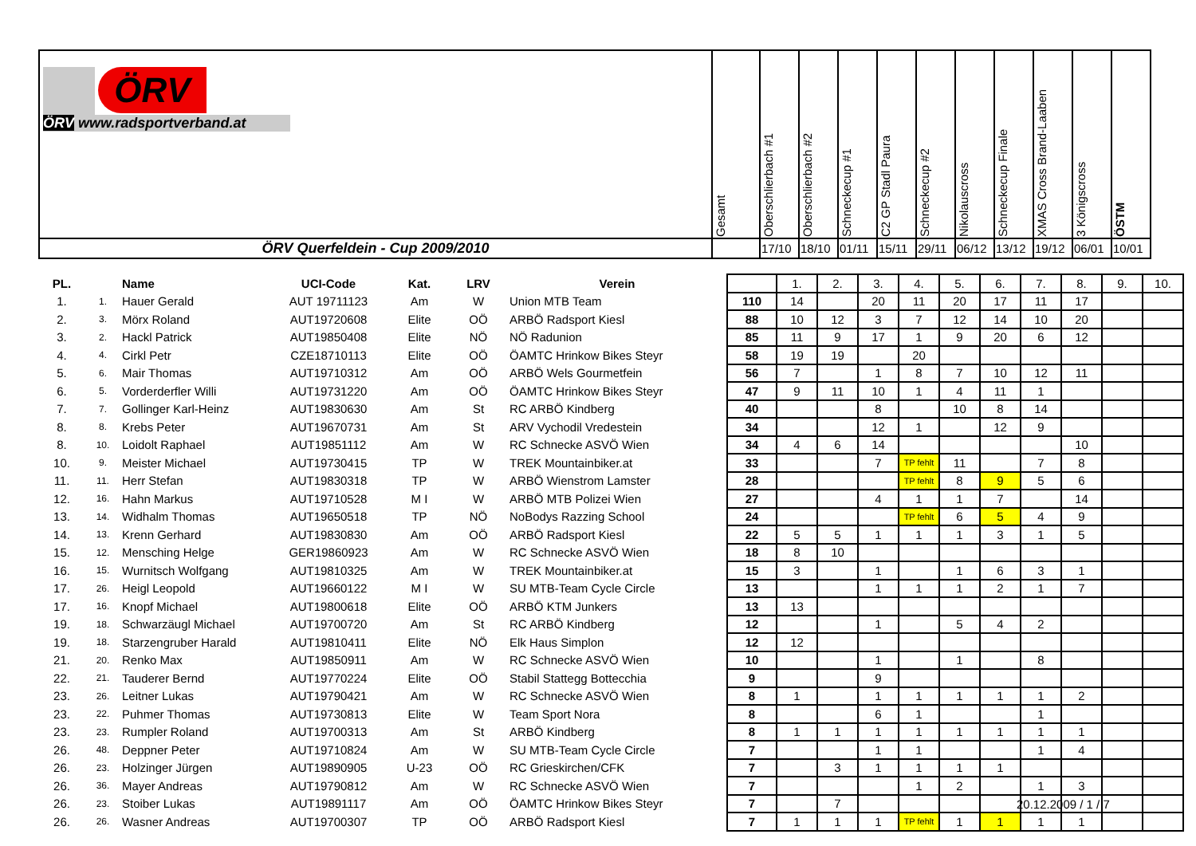| ÖRV ÖRV www.radsportverband.at | Gesamt | Oberschlierbach #1 | Oberschlierbach #2 | Schneckecup #1 | C2 GP Stadl Paura | Schneckecup #2 | Nikolauscross | Schneckecup Finale | XMAS Cross Brand-Laaben | 3 Königscross | ÖSTM |
| ÖRV Querfeldein - Cup 2009/2010 | | 17/10 | 18/10 | 01/11 | 15/11 | 29/11 | 06/12 | 13/12 | 19/12 | 06/01 | 10/01 |
| PL. | | Name | UCI-Code | Kat. | LRV | Verein | | 1. | 2. | 3. | 4. | 5. | 6. | 7. | 8. | 9. | 10. |
| 1. | 1. | Hauer Gerald | AUT 19711123 | Am | W | Union MTB Team | 110 | 14 | | 20 | 11 | 20 | 17 | 11 | 17 | | |
| 2. | 3. | Mörx Roland | AUT19720608 | Elite | OÖ | ARBÖ Radsport Kiesl | 88 | 10 | 12 | 3 | 7 | 12 | 14 | 10 | 20 | | |
| 3. | 2. | Hackl Patrick | AUT19850408 | Elite | NÖ | NÖ Radunion | 85 | 11 | 9 | 17 | 1 | 9 | 20 | 6 | 12 | | |
| 4. | 4. | Cirkl Petr | CZE18710113 | Elite | OÖ | ÖAMTC Hrinkow Bikes Steyr | 58 | 19 | 19 | | 20 | | | | | | |
| 5. | 6. | Mair Thomas | AUT19710312 | Am | OÖ | ARBÖ Wels Gourmetfein | 56 | 7 | | 1 | 8 | 7 | 10 | 12 | 11 | | |
| 6. | 5. | Vorderderfler Willi | AUT19731220 | Am | OÖ | ÖAMTC Hrinkow Bikes Steyr | 47 | 9 | 11 | 10 | 1 | 4 | 11 | 1 | | | |
| 7. | 7. | Gollinger Karl-Heinz | AUT19830630 | Am | St | RC ARBÖ Kindberg | 40 | | | 8 | | 10 | 8 | 14 | | | |
| 8. | 8. | Krebs Peter | AUT19670731 | Am | St | ARV Vychodil Vredestein | 34 | | | 12 | 1 | | 12 | 9 | | | |
| 8. | 10. | Loidolt Raphael | AUT19851112 | Am | W | RC Schnecke ASVÖ Wien | 34 | 4 | 6 | 14 | | | | | 10 | | |
| 10. | 9. | Meister Michael | AUT19730415 | TP | W | TREK Mountainbiker.at | 33 | | | 7 | TP fehlt | 11 | | 7 | 8 | | |
| 11. | 11. | Herr Stefan | AUT19830318 | TP | W | ARBÖ Wienstrom Lamster | 28 | | | | TP fehlt | 8 | 9 | 5 | 6 | | |
| 12. | 16. | Hahn Markus | AUT19710528 | M I | W | ARBÖ MTB Polizei Wien | 27 | | | 4 | 1 | 1 | 7 | | 14 | | |
| 13. | 14. | Widhalm Thomas | AUT19650518 | TP | NÖ | NoBodys Razzing School | 24 | | | | TP fehlt | 6 | 5 | 4 | 9 | | |
| 14. | 13. | Krenn Gerhard | AUT19830830 | Am | OÖ | ARBÖ Radsport Kiesl | 22 | 5 | 5 | 1 | 1 | 1 | 3 | 1 | 5 | | |
| 15. | 12. | Mensching Helge | GER19860923 | Am | W | RC Schnecke ASVÖ Wien | 18 | 8 | 10 | | | | | | | | |
| 16. | 15. | Wurnitsch Wolfgang | AUT19810325 | Am | W | TREK Mountainbiker.at | 15 | 3 | | 1 | | 1 | 6 | 3 | 1 | | |
| 17. | 26. | Heigl Leopold | AUT19660122 | M I | W | SU MTB-Team Cycle Circle | 13 | | | 1 | 1 | 1 | 2 | 1 | 7 | | |
| 17. | 16. | Knopf Michael | AUT19800618 | Elite | OÖ | ARBÖ KTM Junkers | 13 | 13 | | | | | | | | | |
| 19. | 18. | Schwarzäugl Michael | AUT19700720 | Am | St | RC ARBÖ Kindberg | 12 | | | 1 | | 5 | 4 | 2 | | | |
| 19. | 18. | Starzengruber Harald | AUT19810411 | Elite | NÖ | Elk Haus Simplon | 12 | 12 | | | | | | | | | |
| 21. | 20. | Renko Max | AUT19850911 | Am | W | RC Schnecke ASVÖ Wien | 10 | | | 1 | | 1 | | 8 | | | |
| 22. | 21. | Tauderer Bernd | AUT19770224 | Elite | OÖ | Stabil Stattegg Bottecchia | 9 | | | 9 | | | | | | | |
| 23. | 26. | Leitner Lukas | AUT19790421 | Am | W | RC Schnecke ASVÖ Wien | 8 | 1 | | 1 | 1 | 1 | 1 | 1 | 2 | | |
| 23. | 22. | Puhmer Thomas | AUT19730813 | Elite | W | Team Sport Nora | 8 | | | 6 | 1 | | | 1 | | | |
| 23. | 23. | Rumpler Roland | AUT19700313 | Am | St | ARBÖ Kindberg | 8 | 1 | 1 | 1 | 1 | 1 | 1 | 1 | 1 | | |
| 26. | 48. | Deppner Peter | AUT19710824 | Am | W | SU MTB-Team Cycle Circle | 7 | | | 1 | 1 | | | 1 | 4 | | |
| 26. | 23. | Holzinger Jürgen | AUT19890905 | U-23 | OÖ | RC Grieskirchen/CFK | 7 | | 3 | 1 | 1 | 1 | 1 | | | | |
| 26. | 36. | Mayer Andreas | AUT19790812 | Am | W | RC Schnecke ASVÖ Wien | 7 | | | | 1 | 2 | | 1 | 3 | | |
| 26. | 23. | Stoiber Lukas | AUT19891117 | Am | OÖ | ÖAMTC Hrinkow Bikes Steyr | 7 | | 7 | | | | | | | | |
| 26. | 26. | Wasner Andreas | AUT19700307 | TP | OÖ | ARBÖ Radsport Kiesl | 7 | 1 | 1 | 1 | TP fehlt | 1 | 1 | 1 | 1 | | |
20.12.2009 / 1 / 7